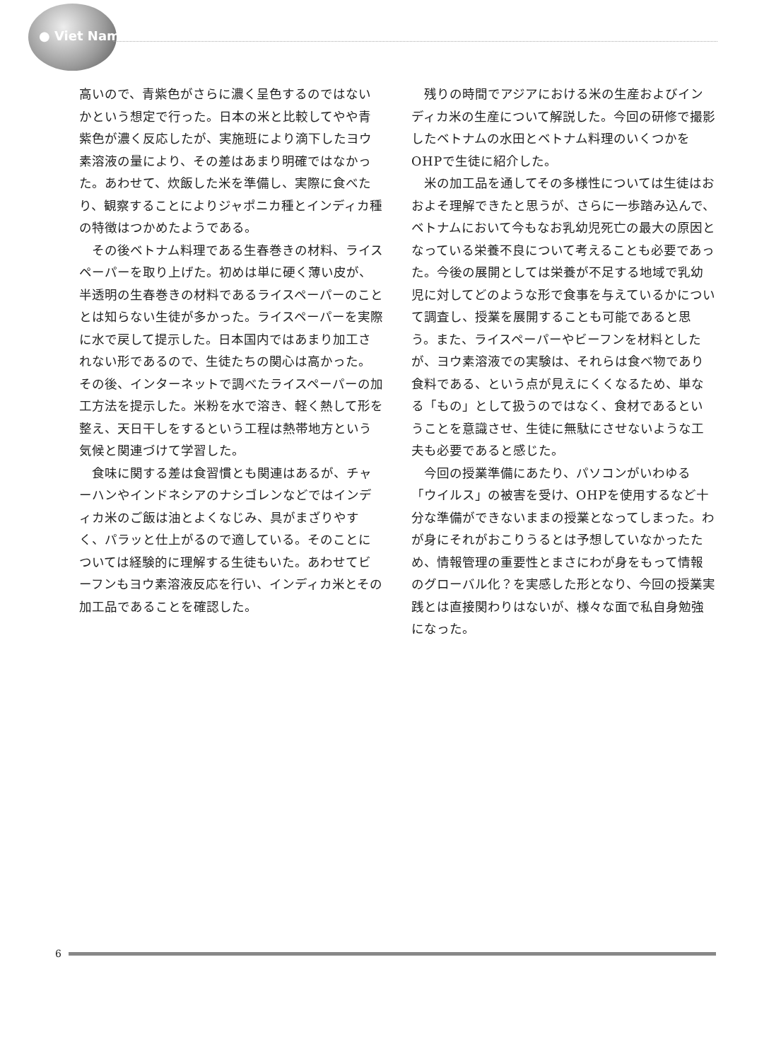● Viet Nam
高いので、青紫色がさらに濃く呈色するのではないかという想定で行った。日本の米と比較してやや青紫色が濃く反応したが、実施班により滴下したヨウ素溶液の量により、その差はあまり明確ではなかった。あわせて、炊飯した米を準備し、実際に食べたり、観察することによりジャポニカ種とインディカ種の特徴はつかめたようである。
その後ベトナム料理である生春巻きの材料、ライスペーパーを取り上げた。初めは単に硬く薄い皮が、半透明の生春巻きの材料であるライスペーパーのこととは知らない生徒が多かった。ライスペーパーを実際に水で戻して提示した。日本国内ではあまり加工されない形であるので、生徒たちの関心は高かった。その後、インターネットで調べたライスペーパーの加工方法を提示した。米粉を水で溶き、軽く熱して形を整え、天日干しをするという工程は熱帯地方という気候と関連づけて学習した。
食味に関する差は食習慣とも関連はあるが、チャーハンやインドネシアのナシゴレンなどではインディカ米のご飯は油とよくなじみ、具がまざりやすく、パラッと仕上がるので適している。そのことについては経験的に理解する生徒もいた。あわせてビーフンもヨウ素溶液反応を行い、インディカ米とその加工品であることを確認した。
残りの時間でアジアにおける米の生産およびインディカ米の生産について解説した。今回の研修で撮影したベトナムの水田とベトナム料理のいくつかをOHPで生徒に紹介した。
米の加工品を通してその多様性については生徒はおおよそ理解できたと思うが、さらに一歩踏み込んで、ベトナムにおいて今もなお乳幼児死亡の最大の原因となっている栄養不良について考えることも必要であった。今後の展開としては栄養が不足する地域で乳幼児に対してどのような形で食事を与えているかについて調査し、授業を展開することも可能であると思う。また、ライスペーパーやビーフンを材料としたが、ヨウ素溶液での実験は、それらは食べ物であり食料である、という点が見えにくくなるため、単なる「もの」として扱うのではなく、食材であるということを意識させ、生徒に無駄にさせないような工夫も必要であると感じた。
今回の授業準備にあたり、パソコンがいわゆる「ウイルス」の被害を受け、OHPを使用するなど十分な準備ができないままの授業となってしまった。わが身にそれがおこりうるとは予想していなかったため、情報管理の重要性とまさにわが身をもって情報のグローバル化？を実感した形となり、今回の授業実践とは直接関わりはないが、様々な面で私自身勉強になった。
6